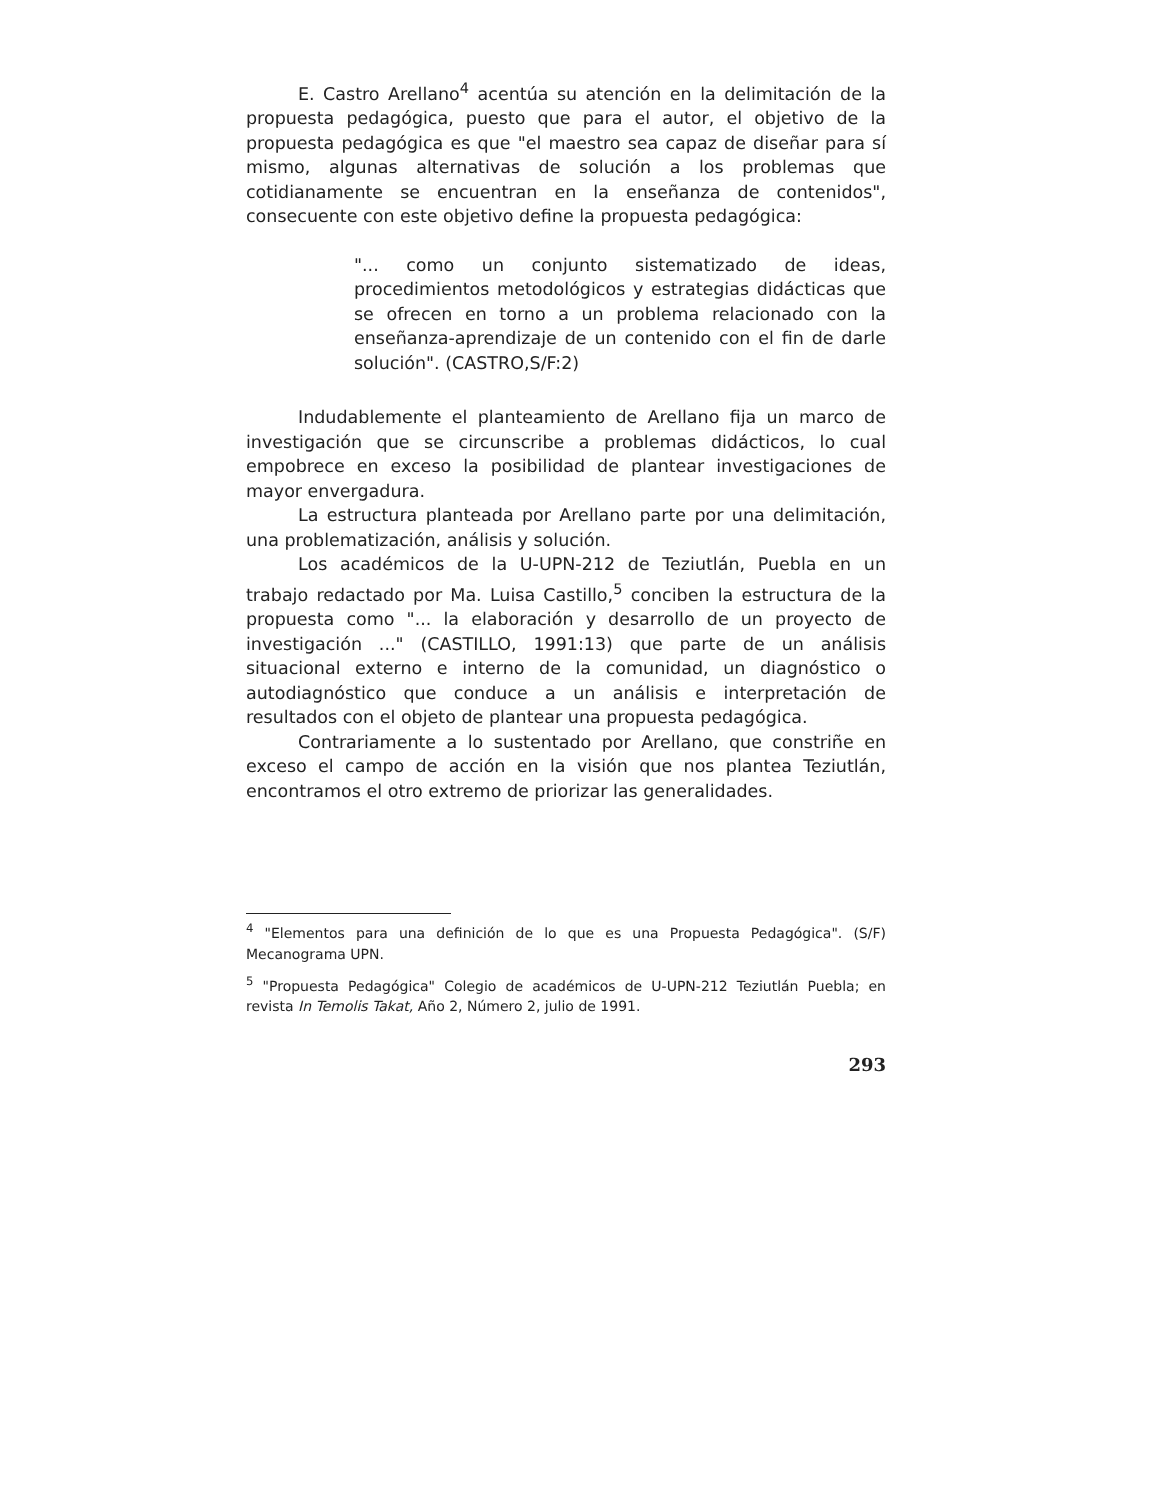E. Castro Arellano<sup>4</sup> acentúa su atención en la delimitación de la propuesta pedagógica, puesto que para el autor, el objetivo de la propuesta pedagógica es que "el maestro sea capaz de diseñar para sí mismo, algunas alternativas de solución a los problemas que cotidianamente se encuentran en la enseñanza de contenidos", consecuente con este objetivo define la propuesta pedagógica:
"... como un conjunto sistematizado de ideas, procedimientos metodológicos y estrategias didácticas que se ofrecen en torno a un problema relacionado con la enseñanza-aprendizaje de un contenido con el fin de darle solución". (CASTRO,S/F:2)
Indudablemente el planteamiento de Arellano fija un marco de investigación que se circunscribe a problemas didácticos, lo cual empobrece en exceso la posibilidad de plantear investigaciones de mayor envergadura.
La estructura planteada por Arellano parte por una delimitación, una problematización, análisis y solución.
Los académicos de la U-UPN-212 de Teziutlán, Puebla en un trabajo redactado por Ma. Luisa Castillo,<sup>5</sup> conciben la estructura de la propuesta como "... la elaboración y desarrollo de un proyecto de investigación ..." (CASTILLO, 1991:13) que parte de un análisis situacional externo e interno de la comunidad, un diagnóstico o autodiagnóstico que conduce a un análisis e interpretación de resultados con el objeto de plantear una propuesta pedagógica.
Contrariamente a lo sustentado por Arellano, que constriñe en exceso el campo de acción en la visión que nos plantea Teziutlán, encontramos el otro extremo de priorizar las generalidades.
<sup>4</sup> "Elementos para una definición de lo que es una Propuesta Pedagógica". (S/F) Mecanograma UPN.
<sup>5</sup> "Propuesta Pedagógica" Colegio de académicos de U-UPN-212 Teziutlán Puebla; en revista In Temolis Takat, Año 2, Número 2, julio de 1991.
293